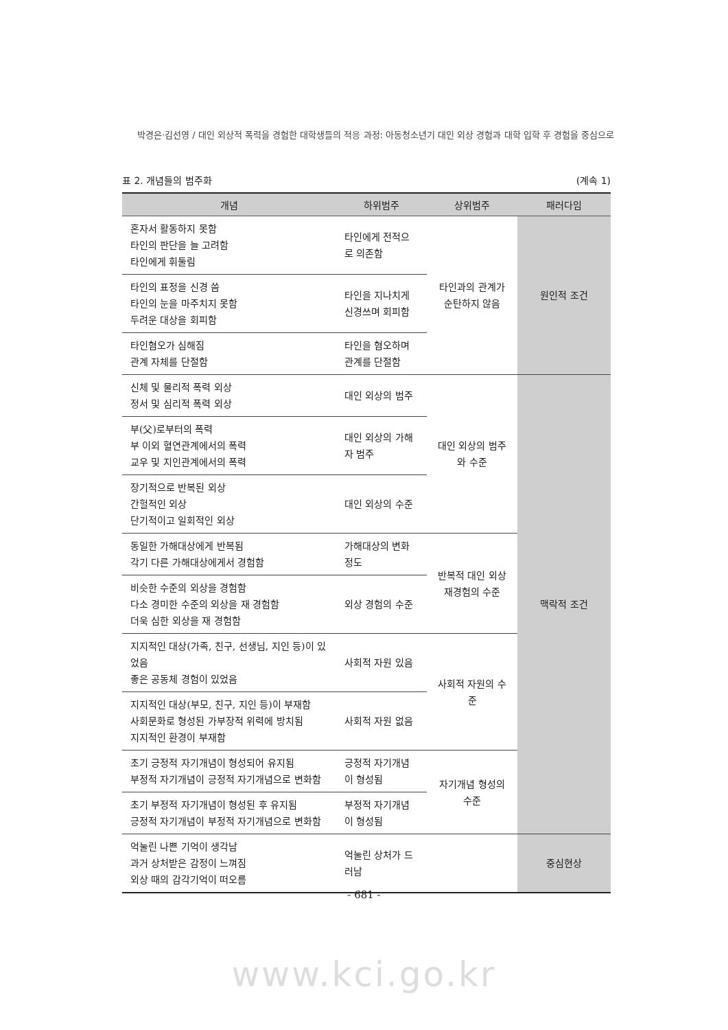박경은·김선영 / 대인 외상적 폭력을 경험한 대학생들의 적응 과정: 아동청소년기 대인 외상 경험과 대학 입학 후 경험을 중심으로
표 2. 개념들의 범주화 (계속 1)
| 개념 | 하위범주 | 상위범주 | 패러다임 |
| --- | --- | --- | --- |
| 혼자서 활동하지 못함 타인의 판단을 늘 고려함 타인에게 휘둘림 | 타인에게 전적으로 의존함 | 타인과의 관계가 순탄하지 않음 | 원인적 조건 |
| 타인의 표정을 신경 씀 타인의 눈을 마주치지 못함 두려운 대상을 회피함 | 타인을 지나치게 신경쓰며 회피함 | | |
| 타인혐오가 심해짐 관계 자체를 단절함 | 타인을 혐오하며 관계를 단절함 | | |
| 신체 및 물리적 폭력 외상 정서 및 심리적 폭력 외상 | 대인 외상의 범주 | 대인 외상의 범주와 수준 | 맥락적 조건 |
| 부(父)로부터의 폭력 부 이외 혈연관계에서의 폭력 교우 및 지인관계에서의 폭력 | 대인 외상의 가해자 범주 | | |
| 장기적으로 반복된 외상 간헐적인 외상 단기적이고 일회적인 외상 | 대인 외상의 수준 | | |
| 동일한 가해대상에게 반복됨 각기 다른 가해대상에게서 경험함 | 가해대상의 변화 정도 | 반복적 대인 외상 재경험의 수준 | |
| 비슷한 수준의 외상을 경험함 다소 경미한 수준의 외상을 재 경험함 더욱 심한 외상을 재 경험함 | 외상 경험의 수준 | | |
| 지지적인 대상(가족, 친구, 선생님, 지인 등)이 있었음 좋은 공동체 경험이 있었음 | 사회적 자원 있음 | 사회적 자원의 수준 | |
| 지지적인 대상(부모, 친구, 지인 등)이 부재함 사회문화로 형성된 가부장적 위력에 방치됨 지지적인 환경이 부재함 | 사회적 자원 없음 | | |
| 초기 긍정적 자기개념이 형성되어 유지됨 부정적 자기개념이 긍정적 자기개념으로 변화함 | 긍정적 자기개념이 형성됨 | 자기개념 형성의 수준 | |
| 초기 부정적 자기개념이 형성된 후 유지됨 긍정적 자기개념이 부정적 자기개념으로 변화함 | 부정적 자기개념이 형성됨 | | |
| 억눌린 나쁜 기억이 생각남 과거 상처받은 감정이 느껴짐 외상 때의 감각기억이 떠오름 | 억눌린 상처가 드러남 | | 중심현상 |
- 681 -
www.kci.go.kr